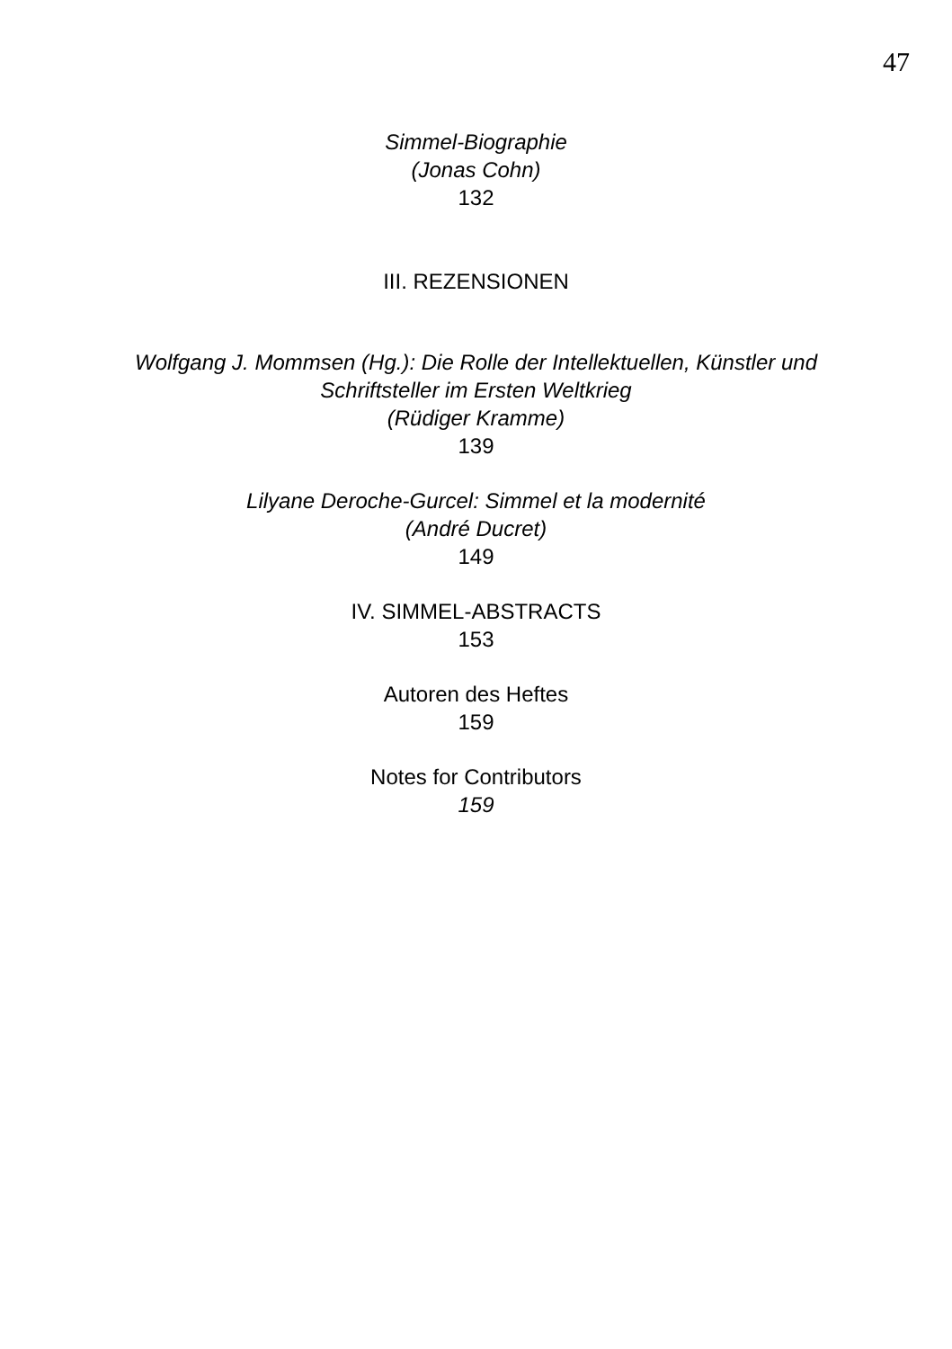47
Simmel-Biographie
(Jonas Cohn)
132
III. REZENSIONEN
Wolfgang J. Mommsen (Hg.): Die Rolle der Intellektuellen, Künstler und
Schriftsteller im Ersten Weltkrieg
(Rüdiger Kramme)
139
Lilyane Deroche-Gurcel: Simmel et la modernité
(André Ducret)
149
IV. SIMMEL-ABSTRACTS
153
Autoren des Heftes
159
Notes for Contributors
159